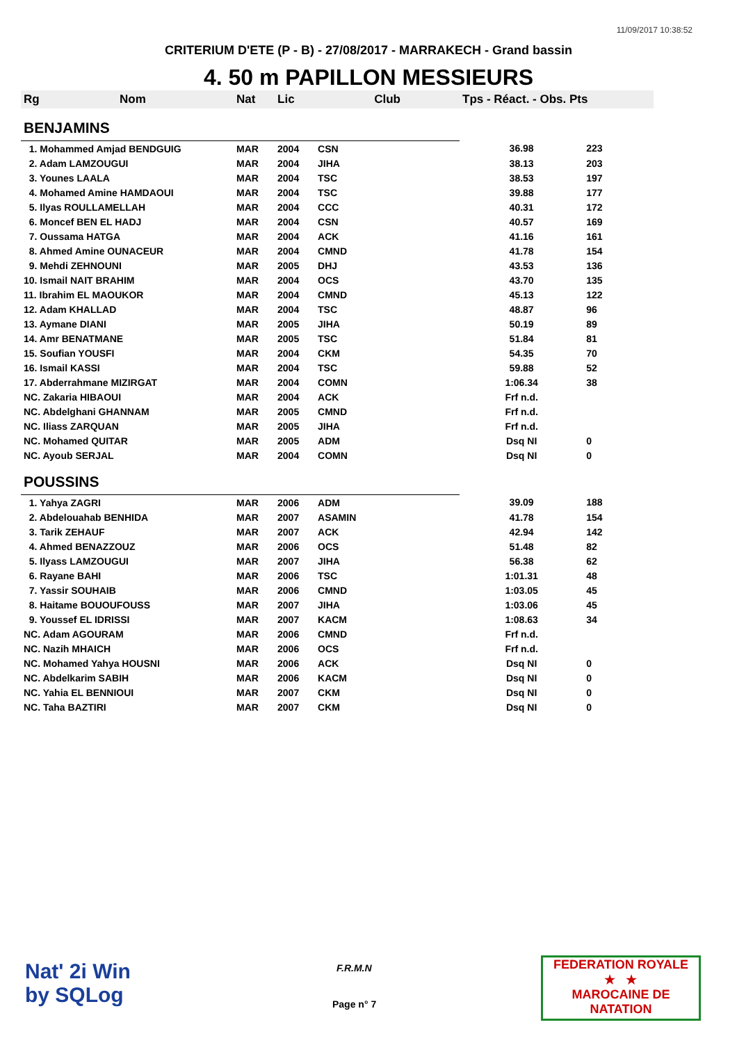11/09/2017 10:38:52
CRITERIUM D'ETE (P - B) - 27/08/2017 - MARRAKECH - Grand bassin
4. 50 m PAPILLON MESSIEURS
| Rg | Nom | Nat | Lic | Club | Tps - Réact. - Obs. Pts | |
| --- | --- | --- | --- | --- | --- | --- |
| BENJAMINS | | | | | | |
| 1. Mohammed Amjad BENDGUIG | | MAR | 2004 | CSN | 36.98 | 223 |
| 2. Adam LAMZOUGUI | | MAR | 2004 | JIHA | 38.13 | 203 |
| 3. Younes LAALA | | MAR | 2004 | TSC | 38.53 | 197 |
| 4. Mohamed Amine HAMDAOUI | | MAR | 2004 | TSC | 39.88 | 177 |
| 5. Ilyas ROULLAMELLAH | | MAR | 2004 | CCC | 40.31 | 172 |
| 6. Moncef BEN EL HADJ | | MAR | 2004 | CSN | 40.57 | 169 |
| 7. Oussama HATGA | | MAR | 2004 | ACK | 41.16 | 161 |
| 8. Ahmed Amine OUNACEUR | | MAR | 2004 | CMND | 41.78 | 154 |
| 9. Mehdi ZEHNOUNI | | MAR | 2005 | DHJ | 43.53 | 136 |
| 10. Ismail NAIT BRAHIM | | MAR | 2004 | OCS | 43.70 | 135 |
| 11. Ibrahim EL MAOUKOR | | MAR | 2004 | CMND | 45.13 | 122 |
| 12. Adam KHALLAD | | MAR | 2004 | TSC | 48.87 | 96 |
| 13. Aymane DIANI | | MAR | 2005 | JIHA | 50.19 | 89 |
| 14. Amr BENATMANE | | MAR | 2005 | TSC | 51.84 | 81 |
| 15. Soufian YOUSFI | | MAR | 2004 | CKM | 54.35 | 70 |
| 16. Ismail KASSI | | MAR | 2004 | TSC | 59.88 | 52 |
| 17. Abderrahmane MIZIRGAT | | MAR | 2004 | COMN | 1:06.34 | 38 |
| NC. Zakaria HIBAOUI | | MAR | 2004 | ACK | Frf n.d. | |
| NC. Abdelghani GHANNAM | | MAR | 2005 | CMND | Frf n.d. | |
| NC. Iliass ZARQUAN | | MAR | 2005 | JIHA | Frf n.d. | |
| NC. Mohamed QUITAR | | MAR | 2005 | ADM | Dsq NI | 0 |
| NC. Ayoub SERJAL | | MAR | 2004 | COMN | Dsq NI | 0 |
| POUSSINS | | | | | | |
| 1. Yahya ZAGRI | | MAR | 2006 | ADM | 39.09 | 188 |
| 2. Abdelouahab BENHIDA | | MAR | 2007 | ASAMIN | 41.78 | 154 |
| 3. Tarik ZEHAUF | | MAR | 2007 | ACK | 42.94 | 142 |
| 4. Ahmed BENAZZOUZ | | MAR | 2006 | OCS | 51.48 | 82 |
| 5. Ilyass LAMZOUGUI | | MAR | 2007 | JIHA | 56.38 | 62 |
| 6. Rayane BAHI | | MAR | 2006 | TSC | 1:01.31 | 48 |
| 7. Yassir SOUHAIB | | MAR | 2006 | CMND | 1:03.05 | 45 |
| 8. Haitame BOUOUFOUSS | | MAR | 2007 | JIHA | 1:03.06 | 45 |
| 9. Youssef EL IDRISSI | | MAR | 2007 | KACM | 1:08.63 | 34 |
| NC. Adam AGOURAM | | MAR | 2006 | CMND | Frf n.d. | |
| NC. Nazih MHAICH | | MAR | 2006 | OCS | Frf n.d. | |
| NC. Mohamed Yahya HOUSNI | | MAR | 2006 | ACK | Dsq NI | 0 |
| NC. Abdelkarim SABIH | | MAR | 2006 | KACM | Dsq NI | 0 |
| NC. Yahia EL BENNIOUI | | MAR | 2007 | CKM | Dsq NI | 0 |
| NC. Taha BAZTIRI | | MAR | 2007 | CKM | Dsq NI | 0 |
Nat' 2i Win
by SQLog
F.R.M.N
Page n° 7
FEDERATION ROYALE
★ ★
MAROCAINE DE NATATION